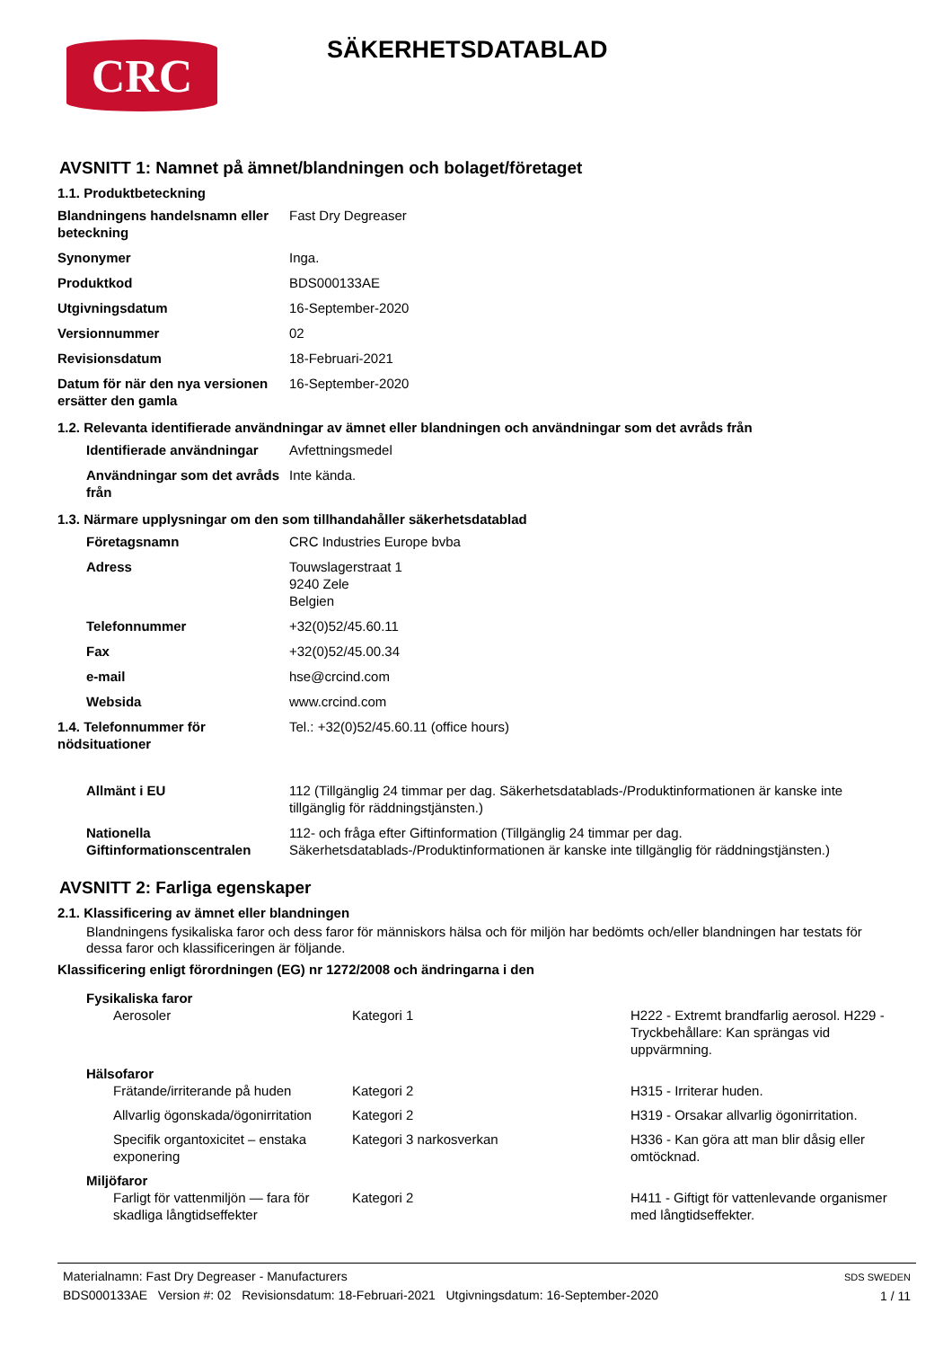CRC
SÄKERHETSDATABLAD
AVSNITT 1: Namnet på ämnet/blandningen och bolaget/företaget
1.1. Produktbeteckning
| Blandningens handelsnamn eller beteckning | Fast Dry Degreaser |
| Synonymer | Inga. |
| Produktkod | BDS000133AE |
| Utgivningsdatum | 16-September-2020 |
| Versionnummer | 02 |
| Revisionsdatum | 18-Februari-2021 |
| Datum för när den nya versionen ersätter den gamla | 16-September-2020 |
1.2. Relevanta identifierade användningar av ämnet eller blandningen och användningar som det avråds från
| Identifierade användningar | Avfettningsmedel |
| Användningar som det avråds från | Inte kända. |
1.3. Närmare upplysningar om den som tillhandahåller säkerhetsdatablad
| Företagsnamn | CRC Industries Europe bvba |
| Adress | Touwslagerstraat 1 9240 Zele Belgien |
| Telefonnummer | +32(0)52/45.60.11 |
| Fax | +32(0)52/45.00.34 |
| e-mail | hse@crcind.com |
| Websida | www.crcind.com |
| 1.4. Telefonnummer för nödsituationer | Tel.: +32(0)52/45.60.11 (office hours) |
| Allmänt i EU | 112 (Tillgänglig 24 timmar per dag. Säkerhetsdatablads-/Produktinformationen är kanske inte tillgänglig för räddningstjänsten.) |
| Nationella Giftinformationscentralen | 112- och fråga efter Giftinformation (Tillgänglig 24 timmar per dag. Säkerhetsdatablads-/Produktinformationen är kanske inte tillgänglig för räddningstjänsten.) |
AVSNITT 2: Farliga egenskaper
2.1. Klassificering av ämnet eller blandningen
Blandningens fysikaliska faror och dess faror för människors hälsa och för miljön har bedömts och/eller blandningen har testats för dessa faror och klassificeringen är följande.
Klassificering enligt förordningen (EG) nr 1272/2008 och ändringarna i den
| Fysikaliska faror | | |
| --- | --- | --- |
| Aerosoler | Kategori 1 | H222 - Extremt brandfarlig aerosol. H229 - Tryckbehållare: Kan sprängas vid uppvärmning. |
| Hälsofaror | | |
| Frätande/irriterande på huden | Kategori 2 | H315 - Irriterar huden. |
| Allvarlig ögonskada/ögonirritation | Kategori 2 | H319 - Orsakar allvarlig ögonirritation. |
| Specifik organtoxicitet – enstaka exponering | Kategori 3 narkosverkan | H336 - Kan göra att man blir dåsig eller omtöcknad. |
| Miljöfaror | | |
| Farligt för vattenmiljön — fara för skadliga långtidseffekter | Kategori 2 | H411 - Giftigt för vattenlevande organismer med långtidseffekter. |
Materialnamn: Fast Dry Degreaser - Manufacturers
BDS000133AE Version #: 02 Revisionsdatum: 18-Februari-2021 Utgivningsdatum: 16-September-2020
SDS SWEDEN
1 / 11